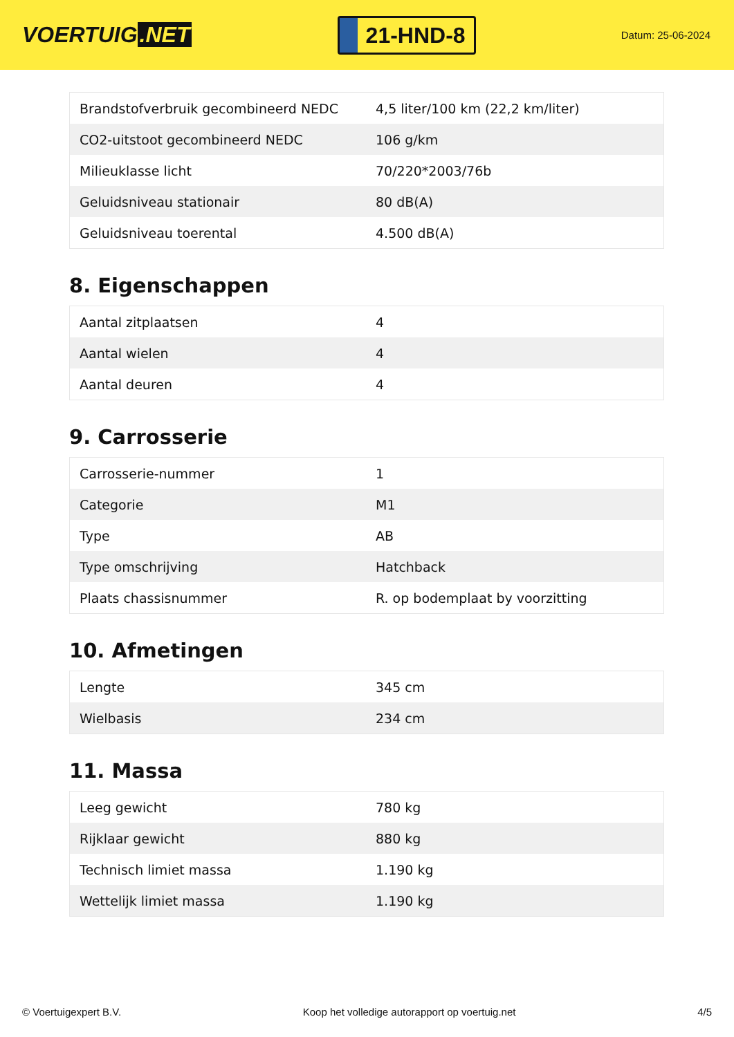VOERTUIG.NET
21-HND-8
Datum: 25-06-2024
| Brandstofverbruik gecombineerd NEDC | 4,5 liter/100 km (22,2 km/liter) |
| CO2-uitstoot gecombineerd NEDC | 106 g/km |
| Milieuklasse licht | 70/220*2003/76b |
| Geluidsniveau stationair | 80 dB(A) |
| Geluidsniveau toerental | 4.500 dB(A) |
8. Eigenschappen
| Aantal zitplaatsen | 4 |
| Aantal wielen | 4 |
| Aantal deuren | 4 |
9. Carrosserie
| Carrosserie-nummer | 1 |
| Categorie | M1 |
| Type | AB |
| Type omschrijving | Hatchback |
| Plaats chassisnummer | R. op bodemplaat by voorzitting |
10. Afmetingen
| Lengte | 345 cm |
| Wielbasis | 234 cm |
11. Massa
| Leeg gewicht | 780 kg |
| Rijklaar gewicht | 880 kg |
| Technisch limiet massa | 1.190 kg |
| Wettelijk limiet massa | 1.190 kg |
© Voertuigexpert B.V. Koop het volledige autorapport op voertuig.net 4/5